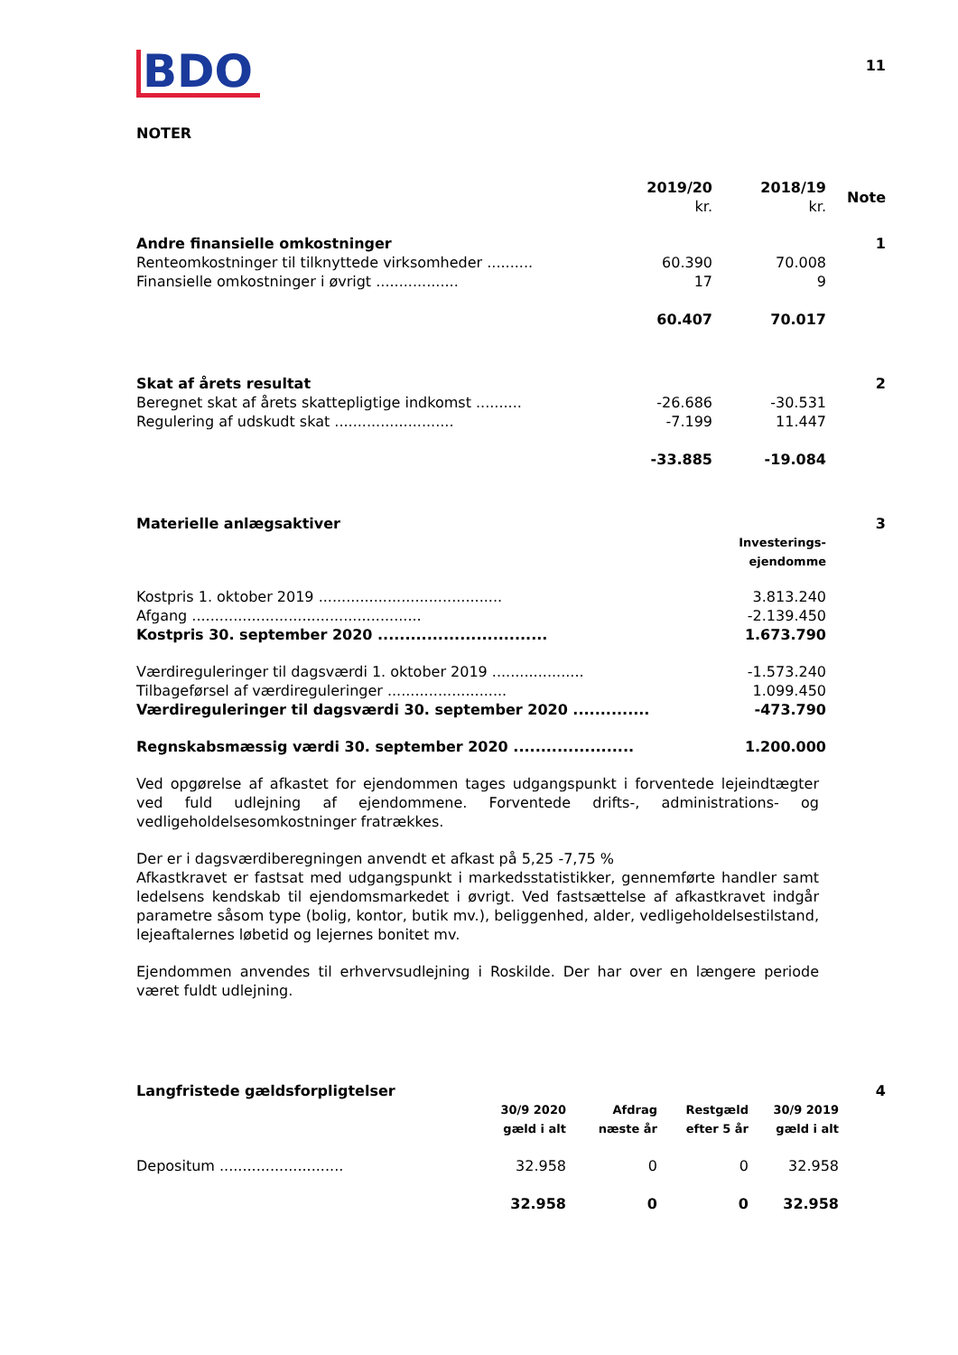BDO
11
NOTER
| | 2019/20 kr. | 2018/19 kr. | Note |
| --- | --- | --- | --- |
| Andre finansielle omkostninger | | | 1 |
| Renteomkostninger til tilknyttede virksomheder .......... | 60.390 | 70.008 | |
| Finansielle omkostninger i øvrigt .................. | 17 | 9 | |
| | 60.407 | 70.017 | |
| Skat af årets resultat | | | 2 |
| Beregnet skat af årets skattepligtige indkomst .......... | -26.686 | -30.531 | |
| Regulering af udskudt skat .......................... | -7.199 | 11.447 | |
| | -33.885 | -19.084 | |
| Materielle anlægsaktiver | | | 3 |
| | | Investerings- ejendomme | |
| Kostpris 1. oktober 2019 ........................................ | | 3.813.240 | |
| Afgang .................................................. | | -2.139.450 | |
| Kostpris 30. september 2020 ............................... | | 1.673.790 | |
| Værdireguleringer til dagsværdi 1. oktober 2019 .................... | | -1.573.240 | |
| Tilbageførsel af værdireguleringer .......................... | | 1.099.450 | |
| Værdireguleringer til dagsværdi 30. september 2020 .............. | | -473.790 | |
| Regnskabsmæssig værdi 30. september 2020 ...................... | | 1.200.000 | |
Ved opgørelse af afkastet for ejendommen tages udgangspunkt i forventede lejeindtægter ved fuld udlejning af ejendommene. Forventede drifts-, administrations- og vedligeholdelsesomkostninger fratrækkes.
Der er i dagsværdiberegningen anvendt et afkast på 5,25 -7,75 %
Afkastkravet er fastsat med udgangspunkt i markedsstatistikker, gennemførte handler samt ledelsens kendskab til ejendomsmarkedet i øvrigt. Ved fastsættelse af afkastkravet indgår parametre såsom type (bolig, kontor, butik mv.), beliggenhed, alder, vedligeholdelsestilstand, lejeaftalernes løbetid og lejernes bonitet mv.
Ejendommen anvendes til erhvervsudlejning i Roskilde. Der har over en længere periode været fuldt udlejning.
| Langfristede gældsforpligtelser | | | | | 4 |
| | 30/9 2020 gæld i alt | Afdrag næste år | Restgæld efter 5 år | 30/9 2019 gæld i alt | |
| Depositum ........................... | 32.958 | 0 | 0 | 32.958 | |
| | 32.958 | 0 | 0 | 32.958 | |